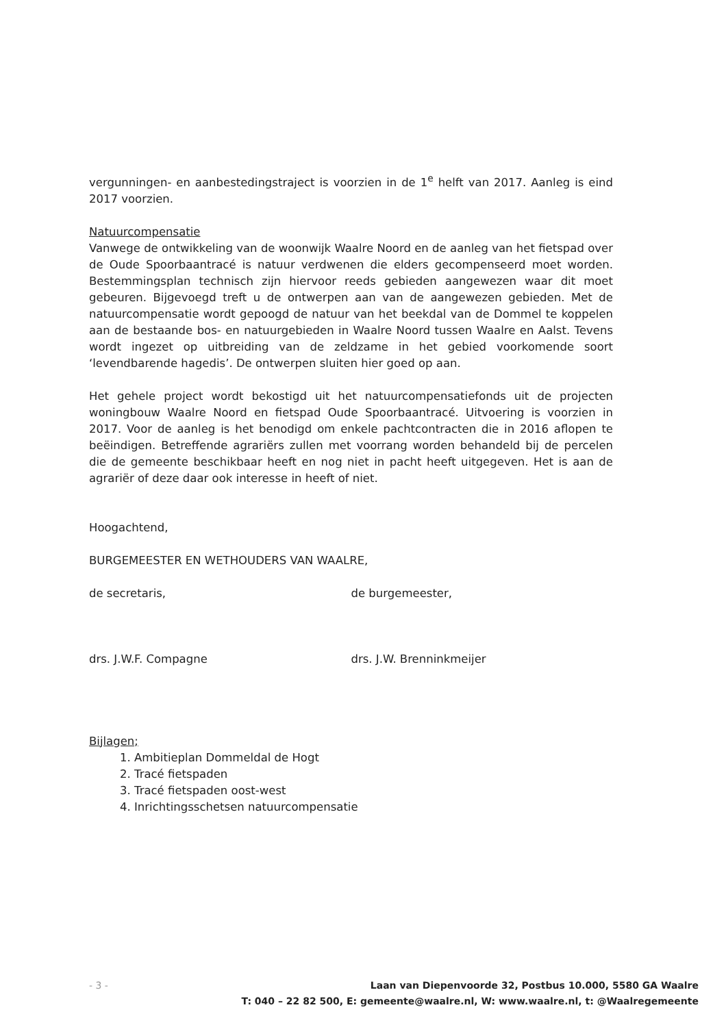vergunningen- en aanbestedingstraject is voorzien in de 1<sup>e</sup> helft van 2017. Aanleg is eind 2017 voorzien.
Natuurcompensatie
Vanwege de ontwikkeling van de woonwijk Waalre Noord en de aanleg van het fietspad over de Oude Spoorbaantracé is natuur verdwenen die elders gecompenseerd moet worden. Bestemmingsplan technisch zijn hiervoor reeds gebieden aangewezen waar dit moet gebeuren. Bijgevoegd treft u de ontwerpen aan van de aangewezen gebieden. Met de natuurcompensatie wordt gepoogd de natuur van het beekdal van de Dommel te koppelen aan de bestaande bos- en natuurgebieden in Waalre Noord tussen Waalre en Aalst. Tevens wordt ingezet op uitbreiding van de zeldzame in het gebied voorkomende soort ‘levendbarende hagedis’. De ontwerpen sluiten hier goed op aan.
Het gehele project wordt bekostigd uit het natuurcompensatiefonds uit de projecten woningbouw Waalre Noord en fietspad Oude Spoorbaantracé. Uitvoering is voorzien in 2017. Voor de aanleg is het benodigd om enkele pachtcontracten die in 2016 aflopen te beëindigen. Betreffende agrariërs zullen met voorrang worden behandeld bij de percelen die de gemeente beschikbaar heeft en nog niet in pacht heeft uitgegeven. Het is aan de agrariër of deze daar ook interesse in heeft of niet.
Hoogachtend,
BURGEMEESTER EN WETHOUDERS VAN WAALRE,
de secretaris, de burgemeester,
drs. J.W.F. Compagne drs. J.W. Brenninkmeijer
Bijlagen;
1. Ambitieplan Dommeldal de Hogt
2. Tracé fietspaden
3. Tracé fietspaden oost-west
4. Inrichtingsschetsen natuurcompensatie
- 3 - Laan van Diepenvoorde 32, Postbus 10.000, 5580 GA Waalre
T: 040 – 22 82 500, E: gemeente@waalre.nl, W: www.waalre.nl, t: @Waalregemeente